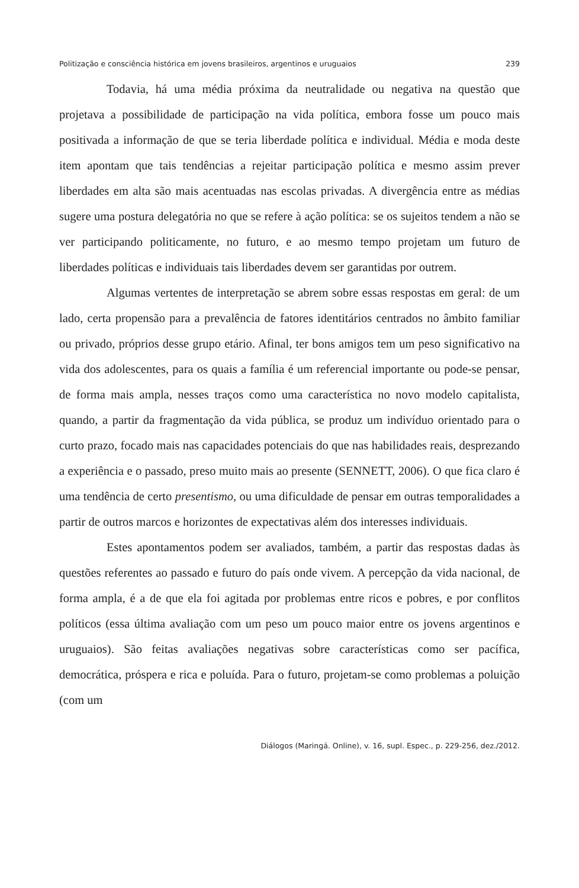Politização e consciência histórica em jovens brasileiros, argentinos e uruguaios 239
Todavia, há uma média próxima da neutralidade ou negativa na questão que projetava a possibilidade de participação na vida política, embora fosse um pouco mais positivada a informação de que se teria liberdade política e individual. Média e moda deste item apontam que tais tendências a rejeitar participação política e mesmo assim prever liberdades em alta são mais acentuadas nas escolas privadas. A divergência entre as médias sugere uma postura delegatória no que se refere à ação política: se os sujeitos tendem a não se ver participando politicamente, no futuro, e ao mesmo tempo projetam um futuro de liberdades políticas e individuais tais liberdades devem ser garantidas por outrem.
Algumas vertentes de interpretação se abrem sobre essas respostas em geral: de um lado, certa propensão para a prevalência de fatores identitários centrados no âmbito familiar ou privado, próprios desse grupo etário. Afinal, ter bons amigos tem um peso significativo na vida dos adolescentes, para os quais a família é um referencial importante ou pode-se pensar, de forma mais ampla, nesses traços como uma característica no novo modelo capitalista, quando, a partir da fragmentação da vida pública, se produz um indivíduo orientado para o curto prazo, focado mais nas capacidades potenciais do que nas habilidades reais, desprezando a experiência e o passado, preso muito mais ao presente (SENNETT, 2006). O que fica claro é uma tendência de certo presentismo, ou uma dificuldade de pensar em outras temporalidades a partir de outros marcos e horizontes de expectativas além dos interesses individuais.
Estes apontamentos podem ser avaliados, também, a partir das respostas dadas às questões referentes ao passado e futuro do país onde vivem. A percepção da vida nacional, de forma ampla, é a de que ela foi agitada por problemas entre ricos e pobres, e por conflitos políticos (essa última avaliação com um peso um pouco maior entre os jovens argentinos e uruguaios). São feitas avaliações negativas sobre características como ser pacífica, democrática, próspera e rica e poluída. Para o futuro, projetam-se como problemas a poluição (com um
Diálogos (Maringá. Online), v. 16, supl. Espec., p. 229-256, dez./2012.